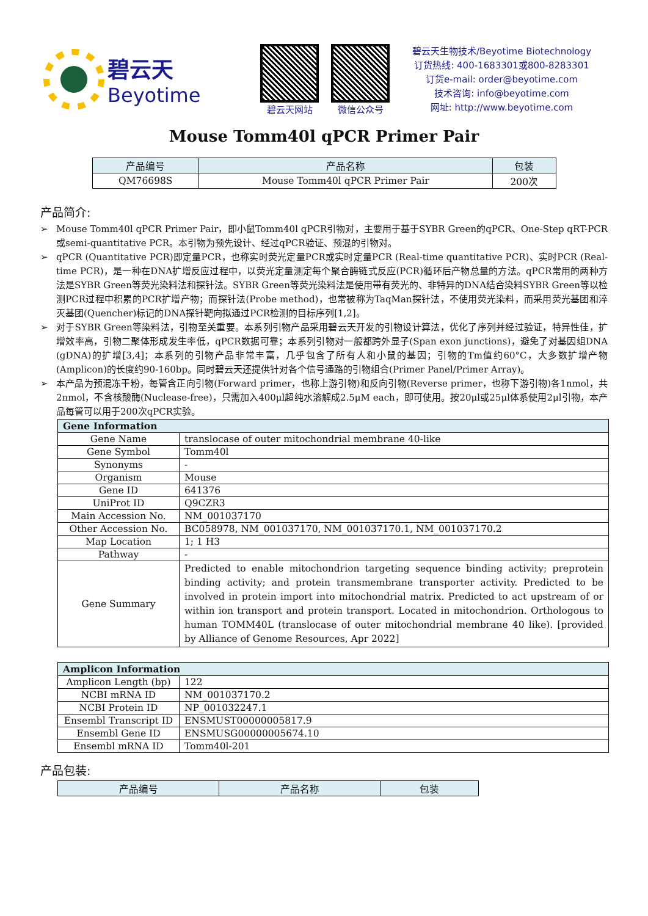碧云天
Beyotime
碧云天网站 微信公众号
碧云天生物技术/Beyotime Biotechnology
订货热线: 400-1683301或800-8283301
订货e-mail: order@beyotime.com
技术咨询: info@beyotime.com
网址: http://www.beyotime.com
Mouse Tomm40l qPCR Primer Pair
| 产品编号 | 产品名称 | 包装 |
| --- | --- | --- |
| QM76698S | Mouse Tomm40l qPCR Primer Pair | 200次 |
产品简介:
➢ Mouse Tomm40l qPCR Primer Pair，即小鼠Tomm40l qPCR引物对，主要用于基于SYBR Green的qPCR、One-Step qRT-PCR或semi-quantitative PCR。本引物为预先设计、经过qPCR验证、预混的引物对。
➢ qPCR (Quantitative PCR)即定量PCR，也称实时荧光定量PCR或实时定量PCR (Real-time quantitative PCR)、实时PCR (Real-time PCR)，是一种在DNA扩增反应过程中，以荧光定量测定每个聚合酶链式反应(PCR)循环后产物总量的方法。qPCR常用的两种方法是SYBR Green等荧光染料法和探针法。SYBR Green等荧光染料法是使用带有荧光的、非特异的DNA结合染料SYBR Green等以检测PCR过程中积累的PCR扩增产物；而探针法(Probe method)，也常被称为TaqMan探针法，不使用荧光染料，而采用荧光基团和淬灭基团(Quencher)标记的DNA探针靶向拟通过PCR检测的目标序列[1,2]。
➢ 对于SYBR Green等染料法，引物至关重要。本系列引物产品采用碧云天开发的引物设计算法，优化了序列并经过验证，特异性佳，扩增效率高，引物二聚体形成发生率低，qPCR数据可靠；本系列引物对一般都跨外显子(Span exon junctions)，避免了对基因组DNA (gDNA)的扩增[3,4]；本系列的引物产品非常丰富，几乎包含了所有人和小鼠的基因；引物的Tm值约60°C，大多数扩增产物(Amplicon)的长度约90-160bp。同时碧云天还提供针对各个信号通路的引物组合(Primer Panel/Primer Array)。
➢ 本产品为预混冻干粉，每管含正向引物(Forward primer，也称上游引物)和反向引物(Reverse primer，也称下游引物)各1nmol，共2nmol，不含核酸酶(Nuclease-free)，只需加入400μl超纯水溶解成2.5μM each，即可使用。按20μl或25μl体系使用2μl引物，本产品每管可以用于200次qPCR实验。
| Gene Information | |
| --- | --- |
| Gene Name | translocase of outer mitochondrial membrane 40-like |
| Gene Symbol | Tomm40l |
| Synonyms | - |
| Organism | Mouse |
| Gene ID | 641376 |
| UniProt ID | Q9CZR3 |
| Main Accession No. | NM_001037170 |
| Other Accession No. | BC058978, NM_001037170, NM_001037170.1, NM_001037170.2 |
| Map Location | 1; 1 H3 |
| Pathway | - |
| Gene Summary | Predicted to enable mitochondrion targeting sequence binding activity; preprotein binding activity; and protein transmembrane transporter activity. Predicted to be involved in protein import into mitochondrial matrix. Predicted to act upstream of or within ion transport and protein transport. Located in mitochondrion. Orthologous to human TOMM40L (translocase of outer mitochondrial membrane 40 like). [provided by Alliance of Genome Resources, Apr 2022] |
| Amplicon Information | |
| --- | --- |
| Amplicon Length (bp) | 122 |
| NCBI mRNA ID | NM_001037170.2 |
| NCBI Protein ID | NP_001032247.1 |
| Ensembl Transcript ID | ENSMUST00000005817.9 |
| Ensembl Gene ID | ENSMUSG00000005674.10 |
| Ensembl mRNA ID | Tomm40l-201 |
产品包装:
| 产品编号 | 产品名称 | 包装 |
| --- | --- | --- |